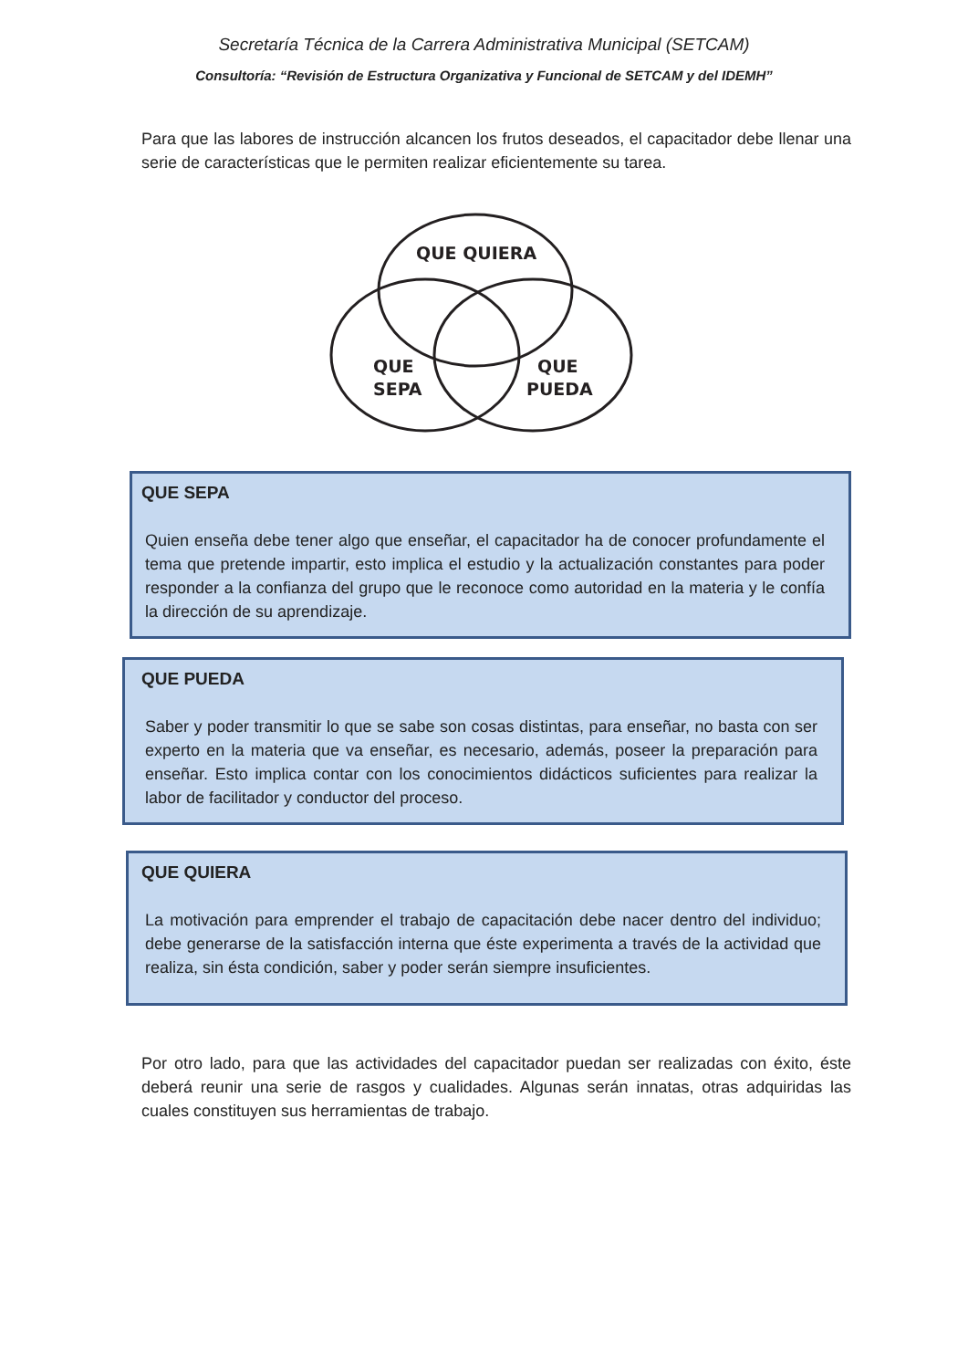Secretaría Técnica de la Carrera Administrativa Municipal (SETCAM)
Consultoría: “Revisión de Estructura Organizativa y Funcional de SETCAM y del IDEMH”
Para que las labores de instrucción alcancen los frutos deseados, el capacitador debe llenar una serie de características que le permiten realizar eficientemente su tarea.
QUE QUIERA
QUE
SEPA
QUE
PUEDA
QUE SEPA
Quien enseña debe tener algo que enseñar, el capacitador ha de conocer profundamente el tema que pretende impartir, esto implica el estudio y la actualización constantes para poder responder a la confianza del grupo que le reconoce como autoridad en la materia y le confía la dirección de su aprendizaje.
QUE PUEDA
Saber y poder transmitir lo que se sabe son cosas distintas, para enseñar, no basta con ser experto en la materia que va enseñar, es necesario, además, poseer la preparación para enseñar. Esto implica contar con los conocimientos didácticos suficientes para realizar la labor de facilitador y conductor del proceso.
QUE QUIERA
La motivación para emprender el trabajo de capacitación debe nacer dentro del individuo; debe generarse de la satisfacción interna que éste experimenta a través de la actividad que realiza, sin ésta condición, saber y poder serán siempre insuficientes.
Por otro lado, para que las actividades del capacitador puedan ser realizadas con éxito, éste deberá reunir una serie de rasgos y cualidades. Algunas serán innatas, otras adquiridas las cuales constituyen sus herramientas de trabajo.